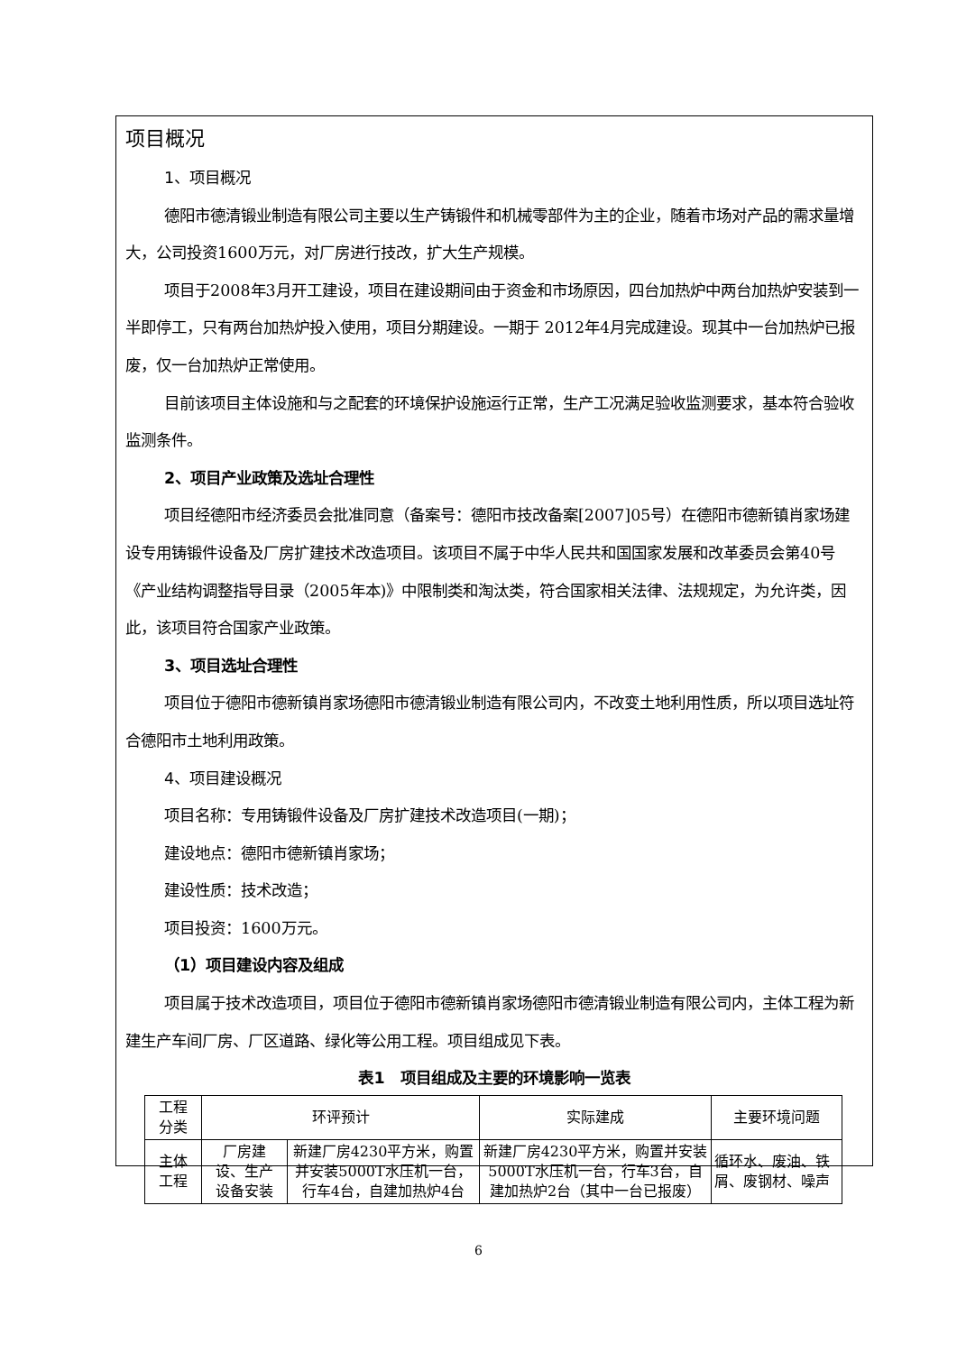项目概况
1、项目概况
德阳市德清锻业制造有限公司主要以生产铸锻件和机械零部件为主的企业，随着市场对产品的需求量增大，公司投资1600万元，对厂房进行技改，扩大生产规模。
项目于2008年3月开工建设，项目在建设期间由于资金和市场原因，四台加热炉中两台加热炉安装到一半即停工，只有两台加热炉投入使用，项目分期建设。一期于 2012年4月完成建设。现其中一台加热炉已报废，仅一台加热炉正常使用。
目前该项目主体设施和与之配套的环境保护设施运行正常，生产工况满足验收监测要求，基本符合验收监测条件。
2、项目产业政策及选址合理性
项目经德阳市经济委员会批准同意（备案号：德阳市技改备案[2007]05号）在德阳市德新镇肖家场建设专用铸锻件设备及厂房扩建技术改造项目。该项目不属于中华人民共和国国家发展和改革委员会第40号《产业结构调整指导目录（2005年本)》中限制类和淘汰类，符合国家相关法律、法规规定，为允许类，因此，该项目符合国家产业政策。
3、项目选址合理性
项目位于德阳市德新镇肖家场德阳市德清锻业制造有限公司内，不改变土地利用性质，所以项目选址符合德阳市土地利用政策。
4、项目建设概况
项目名称：专用铸锻件设备及厂房扩建技术改造项目(一期)；
建设地点：德阳市德新镇肖家场；
建设性质：技术改造；
项目投资：1600万元。
（1）项目建设内容及组成
项目属于技术改造项目，项目位于德阳市德新镇肖家场德阳市德清锻业制造有限公司内，主体工程为新建生产车间厂房、厂区道路、绿化等公用工程。项目组成见下表。
表1　项目组成及主要的环境影响一览表
| 工程 分类 | 环评预计 | | 实际建成 | 主要环境问题 |
| 主体 工程 | 厂房建 设、生产 设备安装 | 新建厂房4230平方米，购置并安装5000T水压机一台，行车4台，自建加热炉4台 | 新建厂房4230平方米，购置并安装5000T水压机一台，行车3台，自建加热炉2台（其中一台已报废） | 循环水、废油、铁屑、废钢材、噪声 |
6